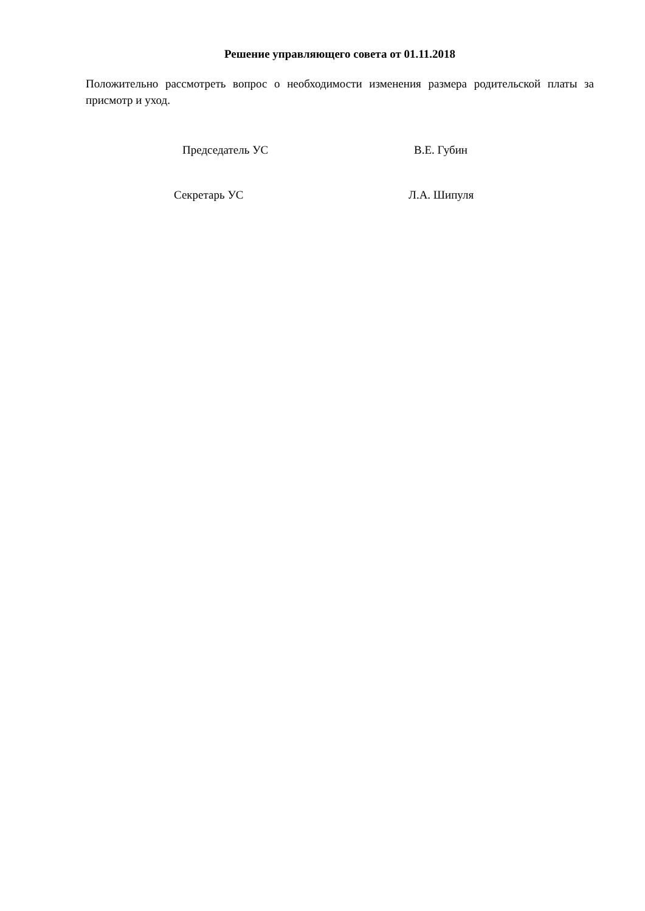Решение управляющего совета от 01.11.2018
Положительно рассмотреть вопрос о необходимости изменения размера родительской платы за присмотр и уход.
Председатель УС В.Е. Губин
Секретарь УС Л.А. Шипуля